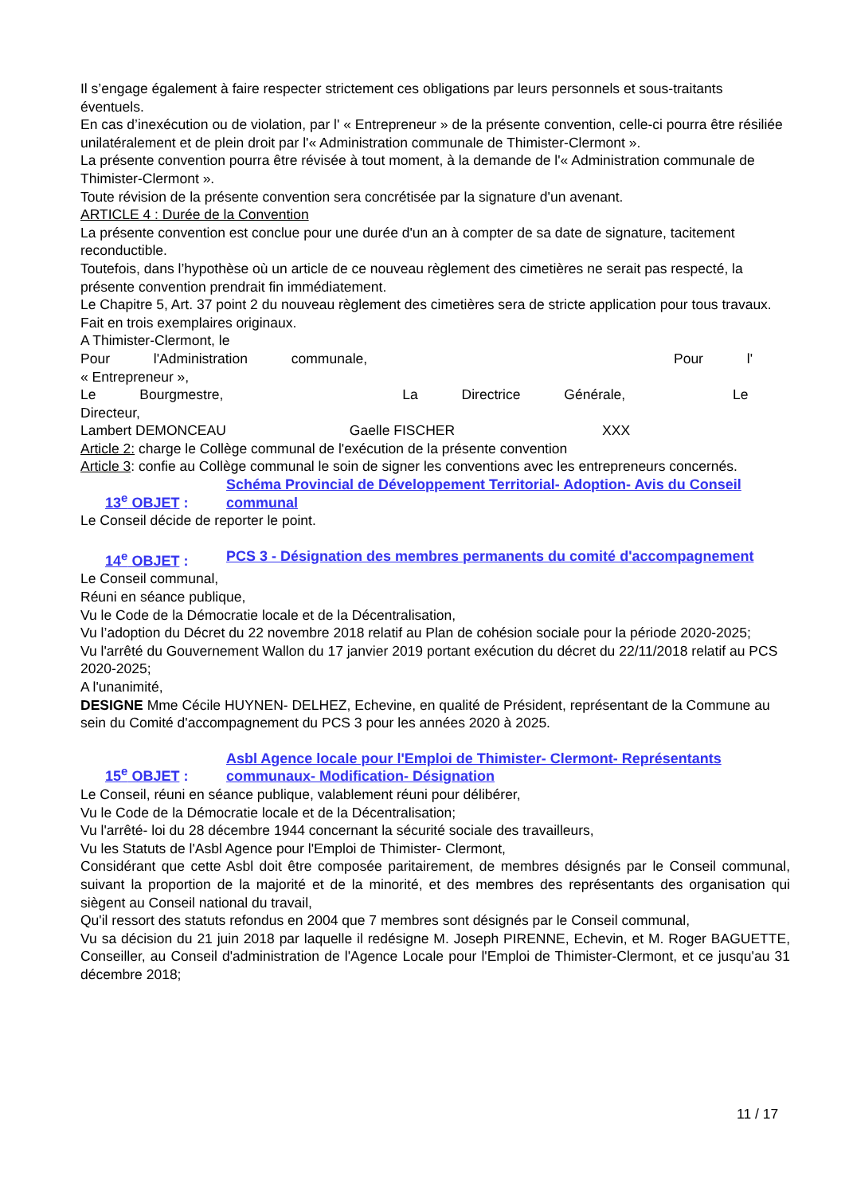Il s’engage également à faire respecter strictement ces obligations par leurs personnels et sous-traitants éventuels.
En cas d’inexécution ou de violation, par l' « Entrepreneur » de la présente convention, celle-ci pourra être résiliée unilatéralement et de plein droit par l'« Administration communale de Thimister-Clermont ».
La présente convention pourra être révisée à tout moment, à la demande de l'« Administration communale de Thimister-Clermont ».
Toute révision de la présente convention sera concrétisée par la signature d'un avenant.
ARTICLE 4 : Durée de la Convention
La présente convention est conclue pour une durée d'un an à compter de sa date de signature, tacitement reconductible.
Toutefois, dans l’hypothèse où un article de ce nouveau règlement des cimetières ne serait pas respecté, la présente convention prendrait fin immédiatement.
Le Chapitre 5, Art. 37 point 2 du nouveau règlement des cimetières sera de stricte application pour tous travaux.
Fait en trois exemplaires originaux.
A Thimister-Clermont, le
Pour l'Administration communale, Pour l'
« Entrepreneur »,
Le Bourgmestre, La Directrice Générale, Le
Directeur,
Lambert DEMONCEAU Gaelle FISCHER XXX
Article 2: charge le Collège communal de l'exécution de la présente convention
Article 3: confie au Collège communal le soin de signer les conventions avec les entrepreneurs concernés.
13<sup>e</sup> OBJET : Schéma Provincial de Développement Territorial- Adoption- Avis du Conseil communal
Le Conseil décide de reporter le point.
14<sup>e</sup> OBJET : PCS 3 - Désignation des membres permanents du comité d'accompagnement
Le Conseil communal,
Réuni en séance publique,
Vu le Code de la Démocratie locale et de la Décentralisation,
Vu l’adoption du Décret du 22 novembre 2018 relatif au Plan de cohésion sociale pour la période 2020-2025;
Vu l'arrêté du Gouvernement Wallon du 17 janvier 2019 portant exécution du décret du 22/11/2018 relatif au PCS 2020-2025;
A l'unanimité,
DESIGNE Mme Cécile HUYNEN- DELHEZ, Echevine, en qualité de Président, représentant de la Commune au sein du Comité d'accompagnement du PCS 3 pour les années 2020 à 2025.
15<sup>e</sup> OBJET : Asbl Agence locale pour l'Emploi de Thimister- Clermont- Représentants communaux- Modification- Désignation
Le Conseil, réuni en séance publique, valablement réuni pour délibérer,
Vu le Code de la Démocratie locale et de la Décentralisation;
Vu l'arrêté- loi du 28 décembre 1944 concernant la sécurité sociale des travailleurs,
Vu les Statuts de l'Asbl Agence pour l'Emploi de Thimister- Clermont,
Considérant que cette Asbl doit être composée paritairement, de membres désignés par le Conseil communal, suivant la proportion de la majorité et de la minorité, et des membres des représentants des organisation qui siègent au Conseil national du travail,
Qu'il ressort des statuts refondus en 2004 que 7 membres sont désignés par le Conseil communal,
Vu sa décision du 21 juin 2018 par laquelle il redésigne M. Joseph PIRENNE, Echevin, et M. Roger BAGUETTE, Conseiller, au Conseil d'administration de l'Agence Locale pour l'Emploi de Thimister-Clermont, et ce jusqu'au 31 décembre 2018;
11 / 17